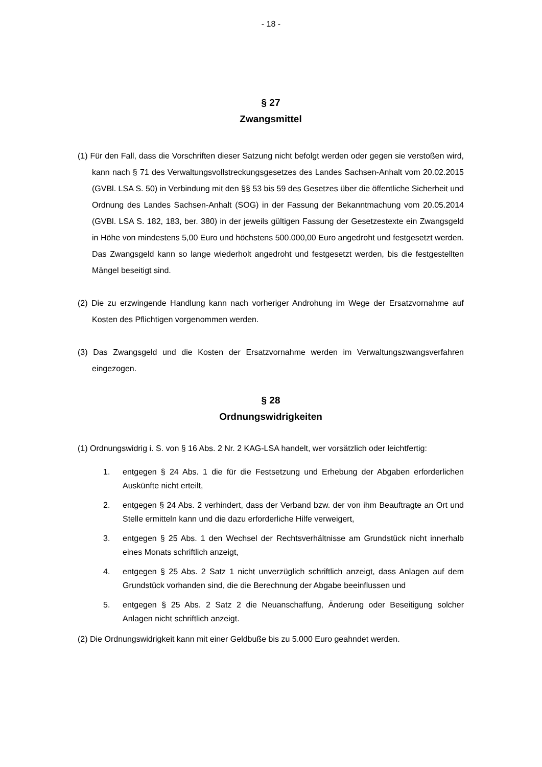- 18 -
§ 27
Zwangsmittel
(1) Für den Fall, dass die Vorschriften dieser Satzung nicht befolgt werden oder gegen sie verstoßen wird, kann nach § 71 des Verwaltungsvollstreckungsgesetzes des Landes Sachsen-Anhalt vom 20.02.2015 (GVBl. LSA S. 50) in Verbindung mit den §§ 53 bis 59 des Gesetzes über die öffentliche Sicherheit und Ordnung des Landes Sachsen-Anhalt (SOG) in der Fassung der Bekanntmachung vom 20.05.2014 (GVBl. LSA S. 182, 183, ber. 380) in der jeweils gültigen Fassung der Gesetzestexte ein Zwangsgeld in Höhe von mindestens 5,00 Euro und höchstens 500.000,00 Euro angedroht und festgesetzt werden. Das Zwangsgeld kann so lange wiederholt angedroht und festgesetzt werden, bis die festgestellten Mängel beseitigt sind.
(2) Die zu erzwingende Handlung kann nach vorheriger Androhung im Wege der Ersatzvornahme auf Kosten des Pflichtigen vorgenommen werden.
(3) Das Zwangsgeld und die Kosten der Ersatzvornahme werden im Verwaltungszwangsverfahren eingezogen.
§ 28
Ordnungswidrigkeiten
(1) Ordnungswidrig i. S. von § 16 Abs. 2 Nr. 2 KAG-LSA handelt, wer vorsätzlich oder leichtfertig:
1. entgegen § 24 Abs. 1 die für die Festsetzung und Erhebung der Abgaben erforderlichen Auskünfte nicht erteilt,
2. entgegen § 24 Abs. 2 verhindert, dass der Verband bzw. der von ihm Beauftragte an Ort und Stelle ermitteln kann und die dazu erforderliche Hilfe verweigert,
3. entgegen § 25 Abs. 1 den Wechsel der Rechtsverhältnisse am Grundstück nicht innerhalb eines Monats schriftlich anzeigt,
4. entgegen § 25 Abs. 2 Satz 1 nicht unverzüglich schriftlich anzeigt, dass Anlagen auf dem Grundstück vorhanden sind, die die Berechnung der Abgabe beeinflussen und
5. entgegen § 25 Abs. 2 Satz 2 die Neuanschaffung, Änderung oder Beseitigung solcher Anlagen nicht schriftlich anzeigt.
(2) Die Ordnungswidrigkeit kann mit einer Geldbuße bis zu 5.000 Euro geahndet werden.